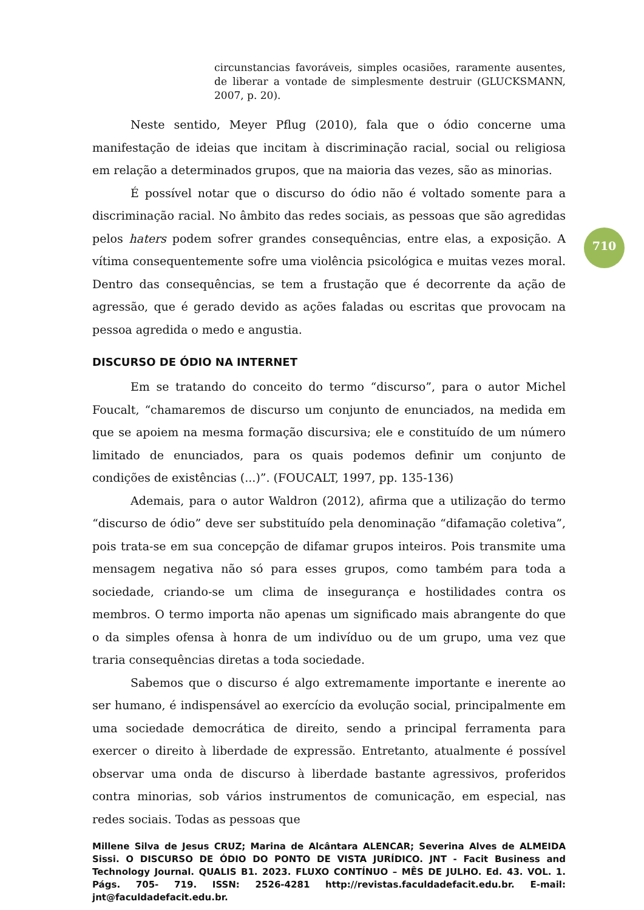circunstancias favoráveis, simples ocasiões, raramente ausentes, de liberar a vontade de simplesmente destruir (GLUCKSMANN, 2007, p. 20).
Neste sentido, Meyer Pflug (2010), fala que o ódio concerne uma manifestação de ideias que incitam à discriminação racial, social ou religiosa em relação a determinados grupos, que na maioria das vezes, são as minorias.
É possível notar que o discurso do ódio não é voltado somente para a discriminação racial. No âmbito das redes sociais, as pessoas que são agredidas pelos haters podem sofrer grandes consequências, entre elas, a exposição. A vítima consequentemente sofre uma violência psicológica e muitas vezes moral. Dentro das consequências, se tem a frustação que é decorrente da ação de agressão, que é gerado devido as ações faladas ou escritas que provocam na pessoa agredida o medo e angustia.
DISCURSO DE ÓDIO NA INTERNET
Em se tratando do conceito do termo “discurso”, para o autor Michel Foucalt, “chamaremos de discurso um conjunto de enunciados, na medida em que se apoiem na mesma formação discursiva; ele e constituído de um número limitado de enunciados, para os quais podemos definir um conjunto de condições de existências (...)”. (FOUCALT, 1997, pp. 135-136)
Ademais, para o autor Waldron (2012), afirma que a utilização do termo “discurso de ódio” deve ser substituído pela denominação “difamação coletiva”, pois trata-se em sua concepção de difamar grupos inteiros. Pois transmite uma mensagem negativa não só para esses grupos, como também para toda a sociedade, criando-se um clima de insegurança e hostilidades contra os membros. O termo importa não apenas um significado mais abrangente do que o da simples ofensa à honra de um indivíduo ou de um grupo, uma vez que traria consequências diretas a toda sociedade.
Sabemos que o discurso é algo extremamente importante e inerente ao ser humano, é indispensável ao exercício da evolução social, principalmente em uma sociedade democrática de direito, sendo a principal ferramenta para exercer o direito à liberdade de expressão. Entretanto, atualmente é possível observar uma onda de discurso à liberdade bastante agressivos, proferidos contra minorias, sob vários instrumentos de comunicação, em especial, nas redes sociais. Todas as pessoas que
710
Millene Silva de Jesus CRUZ; Marina de Alcântara ALENCAR; Severina Alves de ALMEIDA Sissi. O DISCURSO DE ÓDIO DO PONTO DE VISTA JURÍDICO. JNT - Facit Business and Technology Journal. QUALIS B1. 2023. FLUXO CONTÍNUO – MÊS DE JULHO. Ed. 43. VOL. 1. Págs. 705- 719. ISSN: 2526-4281 http://revistas.faculdadefacit.edu.br. E-mail: jnt@faculdadefacit.edu.br.